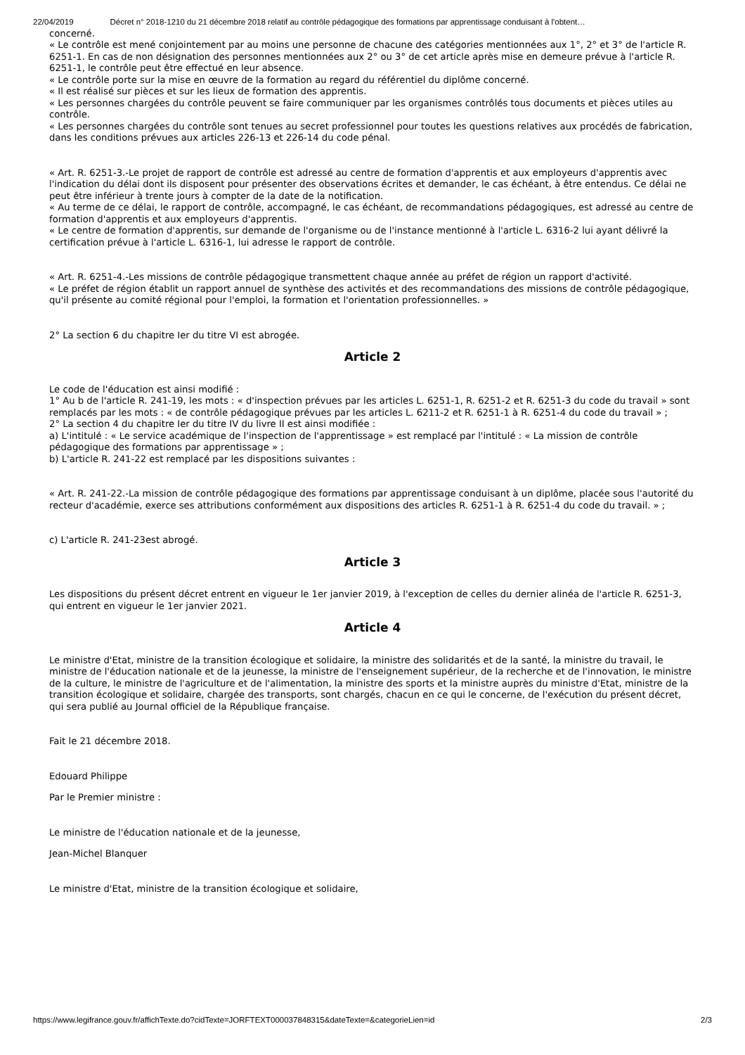22/04/2019 Décret n° 2018-1210 du 21 décembre 2018 relatif au contrôle pédagogique des formations par apprentissage conduisant à l'obtent…
concerné.
« Le contrôle est mené conjointement par au moins une personne de chacune des catégories mentionnées aux 1°, 2° et 3° de l'article R. 6251-1. En cas de non désignation des personnes mentionnées aux 2° ou 3° de cet article après mise en demeure prévue à l'article R. 6251-1, le contrôle peut être effectué en leur absence.
« Le contrôle porte sur la mise en œuvre de la formation au regard du référentiel du diplôme concerné.
« Il est réalisé sur pièces et sur les lieux de formation des apprentis.
« Les personnes chargées du contrôle peuvent se faire communiquer par les organismes contrôlés tous documents et pièces utiles au contrôle.
« Les personnes chargées du contrôle sont tenues au secret professionnel pour toutes les questions relatives aux procédés de fabrication, dans les conditions prévues aux articles 226-13 et 226-14 du code pénal.
« Art. R. 6251-3.-Le projet de rapport de contrôle est adressé au centre de formation d'apprentis et aux employeurs d'apprentis avec l'indication du délai dont ils disposent pour présenter des observations écrites et demander, le cas échéant, à être entendus. Ce délai ne peut être inférieur à trente jours à compter de la date de la notification.
« Au terme de ce délai, le rapport de contrôle, accompagné, le cas échéant, de recommandations pédagogiques, est adressé au centre de formation d'apprentis et aux employeurs d'apprentis.
« Le centre de formation d'apprentis, sur demande de l'organisme ou de l'instance mentionné à l'article L. 6316-2 lui ayant délivré la certification prévue à l'article L. 6316-1, lui adresse le rapport de contrôle.
« Art. R. 6251-4.-Les missions de contrôle pédagogique transmettent chaque année au préfet de région un rapport d'activité.
« Le préfet de région établit un rapport annuel de synthèse des activités et des recommandations des missions de contrôle pédagogique, qu'il présente au comité régional pour l'emploi, la formation et l'orientation professionnelles. »
2° La section 6 du chapitre Ier du titre VI est abrogée.
Article 2
Le code de l'éducation est ainsi modifié :
1° Au b de l'article R. 241-19, les mots : « d'inspection prévues par les articles L. 6251-1, R. 6251-2 et R. 6251-3 du code du travail » sont remplacés par les mots : « de contrôle pédagogique prévues par les articles L. 6211-2 et R. 6251-1 à R. 6251-4 du code du travail » ;
2° La section 4 du chapitre Ier du titre IV du livre II est ainsi modifiée :
a) L'intitulé : « Le service académique de l'inspection de l'apprentissage » est remplacé par l'intitulé : « La mission de contrôle pédagogique des formations par apprentissage » ;
b) L'article R. 241-22 est remplacé par les dispositions suivantes :
« Art. R. 241-22.-La mission de contrôle pédagogique des formations par apprentissage conduisant à un diplôme, placée sous l'autorité du recteur d'académie, exerce ses attributions conformément aux dispositions des articles R. 6251-1 à R. 6251-4 du code du travail. » ;
c) L'article R. 241-23est abrogé.
Article 3
Les dispositions du présent décret entrent en vigueur le 1er janvier 2019, à l'exception de celles du dernier alinéa de l'article R. 6251-3, qui entrent en vigueur le 1er janvier 2021.
Article 4
Le ministre d'Etat, ministre de la transition écologique et solidaire, la ministre des solidarités et de la santé, la ministre du travail, le ministre de l'éducation nationale et de la jeunesse, la ministre de l'enseignement supérieur, de la recherche et de l'innovation, le ministre de la culture, le ministre de l'agriculture et de l'alimentation, la ministre des sports et la ministre auprès du ministre d'Etat, ministre de la transition écologique et solidaire, chargée des transports, sont chargés, chacun en ce qui le concerne, de l'exécution du présent décret, qui sera publié au Journal officiel de la République française.
Fait le 21 décembre 2018.
Edouard Philippe
Par le Premier ministre :
Le ministre de l'éducation nationale et de la jeunesse,
Jean-Michel Blanquer
Le ministre d'Etat, ministre de la transition écologique et solidaire,
https://www.legifrance.gouv.fr/affichTexte.do?cidTexte=JORFTEXT000037848315&dateTexte=&categorieLien=id 2/3